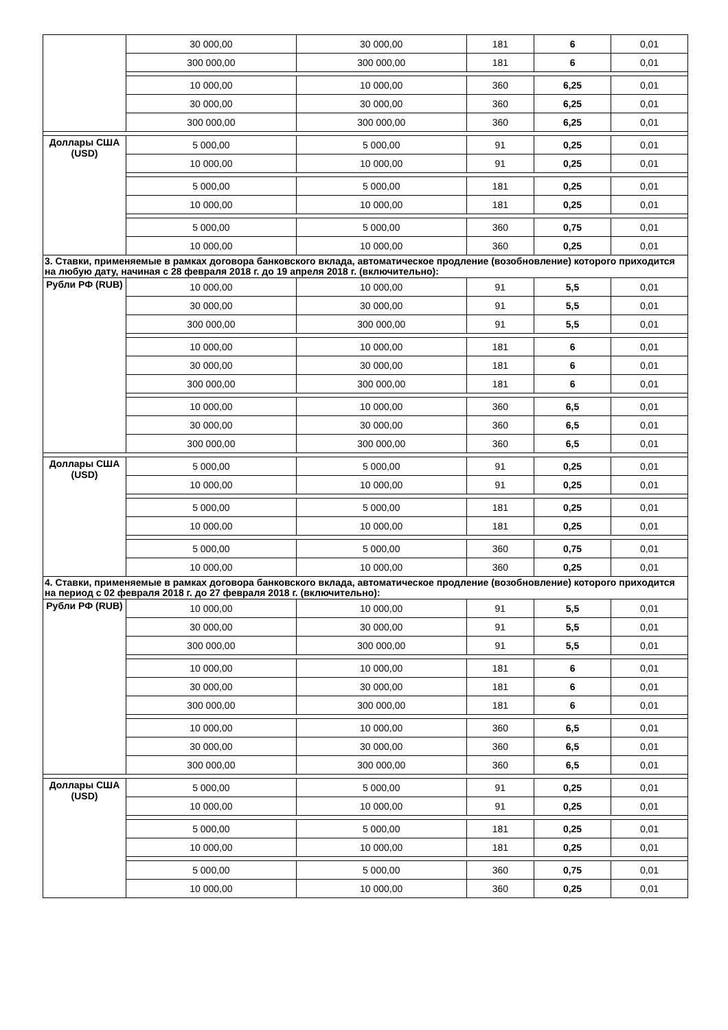| | 30 000,00 | 30 000,00 | 181 | 6 | 0,01 |
| | 300 000,00 | 300 000,00 | 181 | 6 | 0,01 |
| | 10 000,00 | 10 000,00 | 360 | 6,25 | 0,01 |
| | 30 000,00 | 30 000,00 | 360 | 6,25 | 0,01 |
| | 300 000,00 | 300 000,00 | 360 | 6,25 | 0,01 |
| Доллары США (USD) | 5 000,00 | 5 000,00 | 91 | 0,25 | 0,01 |
| | 10 000,00 | 10 000,00 | 91 | 0,25 | 0,01 |
| | 5 000,00 | 5 000,00 | 181 | 0,25 | 0,01 |
| | 10 000,00 | 10 000,00 | 181 | 0,25 | 0,01 |
| | 5 000,00 | 5 000,00 | 360 | 0,75 | 0,01 |
| | 10 000,00 | 10 000,00 | 360 | 0,25 | 0,01 |
| 3. Ставки, применяемые в рамках договора банковского вклада, автоматическое продление (возобновление) которого приходится на любую дату, начиная с 28 февраля 2018 г. до 19 апреля 2018 г. (включительно): | | | | | |
| Рубли РФ (RUB) | 10 000,00 | 10 000,00 | 91 | 5,5 | 0,01 |
| | 30 000,00 | 30 000,00 | 91 | 5,5 | 0,01 |
| | 300 000,00 | 300 000,00 | 91 | 5,5 | 0,01 |
| | 10 000,00 | 10 000,00 | 181 | 6 | 0,01 |
| | 30 000,00 | 30 000,00 | 181 | 6 | 0,01 |
| | 300 000,00 | 300 000,00 | 181 | 6 | 0,01 |
| | 10 000,00 | 10 000,00 | 360 | 6,5 | 0,01 |
| | 30 000,00 | 30 000,00 | 360 | 6,5 | 0,01 |
| | 300 000,00 | 300 000,00 | 360 | 6,5 | 0,01 |
| Доллары США (USD) | 5 000,00 | 5 000,00 | 91 | 0,25 | 0,01 |
| | 10 000,00 | 10 000,00 | 91 | 0,25 | 0,01 |
| | 5 000,00 | 5 000,00 | 181 | 0,25 | 0,01 |
| | 10 000,00 | 10 000,00 | 181 | 0,25 | 0,01 |
| | 5 000,00 | 5 000,00 | 360 | 0,75 | 0,01 |
| | 10 000,00 | 10 000,00 | 360 | 0,25 | 0,01 |
| 4. Ставки, применяемые в рамках договора банковского вклада, автоматическое продление (возобновление) которого приходится на период с 02 февраля 2018 г. до 27 февраля 2018 г. (включительно): | | | | | |
| Рубли РФ (RUB) | 10 000,00 | 10 000,00 | 91 | 5,5 | 0,01 |
| | 30 000,00 | 30 000,00 | 91 | 5,5 | 0,01 |
| | 300 000,00 | 300 000,00 | 91 | 5,5 | 0,01 |
| | 10 000,00 | 10 000,00 | 181 | 6 | 0,01 |
| | 30 000,00 | 30 000,00 | 181 | 6 | 0,01 |
| | 300 000,00 | 300 000,00 | 181 | 6 | 0,01 |
| | 10 000,00 | 10 000,00 | 360 | 6,5 | 0,01 |
| | 30 000,00 | 30 000,00 | 360 | 6,5 | 0,01 |
| | 300 000,00 | 300 000,00 | 360 | 6,5 | 0,01 |
| Доллары США (USD) | 5 000,00 | 5 000,00 | 91 | 0,25 | 0,01 |
| | 10 000,00 | 10 000,00 | 91 | 0,25 | 0,01 |
| | 5 000,00 | 5 000,00 | 181 | 0,25 | 0,01 |
| | 10 000,00 | 10 000,00 | 181 | 0,25 | 0,01 |
| | 5 000,00 | 5 000,00 | 360 | 0,75 | 0,01 |
| | 10 000,00 | 10 000,00 | 360 | 0,25 | 0,01 |